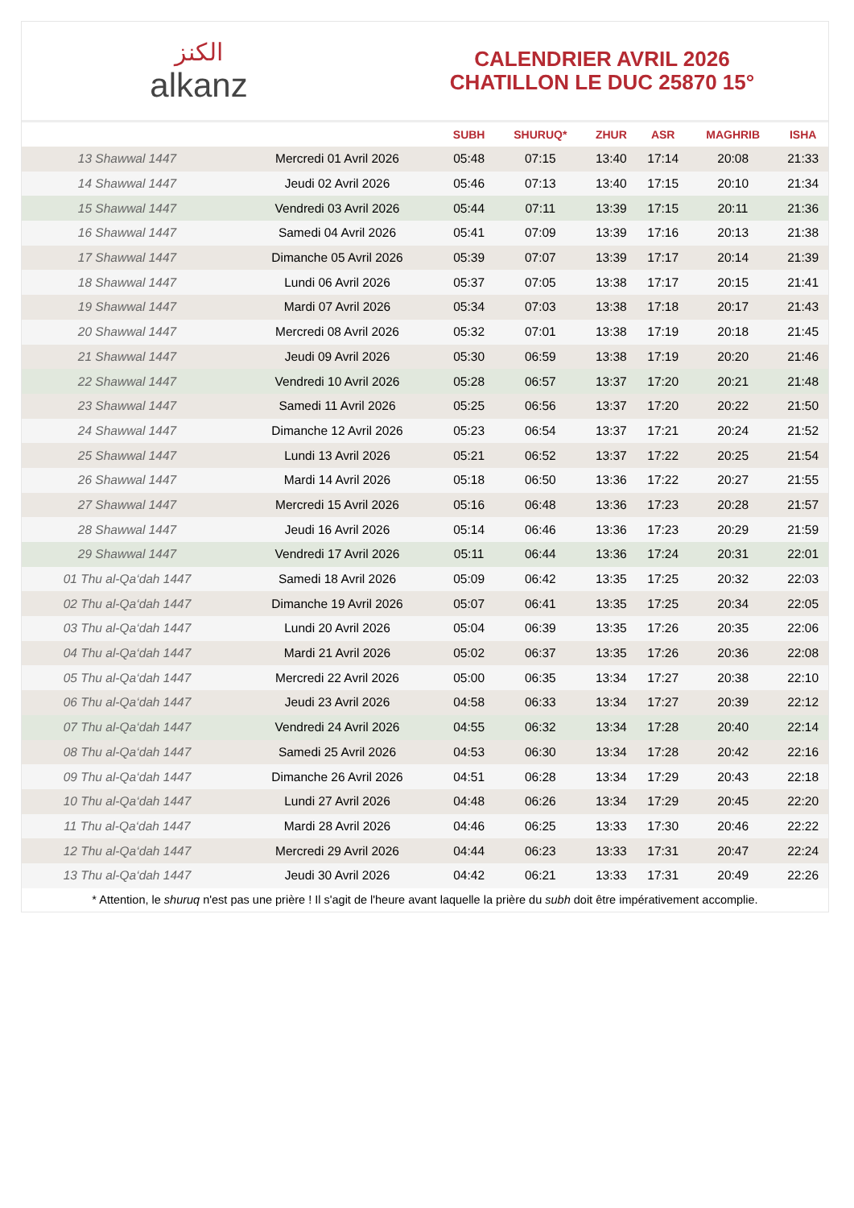ﺍﻟﻜﻨﺰ
alkanz
CALENDRIER AVRIL 2026
CHATILLON LE DUC 25870 15°
| | | SUBH | SHURUQ* | ZHUR | ASR | MAGHRIB | ISHA |
| --- | --- | --- | --- | --- | --- | --- | --- |
| 13 Shawwal 1447 | Mercredi 01 Avril 2026 | 05:48 | 07:15 | 13:40 | 17:14 | 20:08 | 21:33 |
| 14 Shawwal 1447 | Jeudi 02 Avril 2026 | 05:46 | 07:13 | 13:40 | 17:15 | 20:10 | 21:34 |
| 15 Shawwal 1447 | Vendredi 03 Avril 2026 | 05:44 | 07:11 | 13:39 | 17:15 | 20:11 | 21:36 |
| 16 Shawwal 1447 | Samedi 04 Avril 2026 | 05:41 | 07:09 | 13:39 | 17:16 | 20:13 | 21:38 |
| 17 Shawwal 1447 | Dimanche 05 Avril 2026 | 05:39 | 07:07 | 13:39 | 17:17 | 20:14 | 21:39 |
| 18 Shawwal 1447 | Lundi 06 Avril 2026 | 05:37 | 07:05 | 13:38 | 17:17 | 20:15 | 21:41 |
| 19 Shawwal 1447 | Mardi 07 Avril 2026 | 05:34 | 07:03 | 13:38 | 17:18 | 20:17 | 21:43 |
| 20 Shawwal 1447 | Mercredi 08 Avril 2026 | 05:32 | 07:01 | 13:38 | 17:19 | 20:18 | 21:45 |
| 21 Shawwal 1447 | Jeudi 09 Avril 2026 | 05:30 | 06:59 | 13:38 | 17:19 | 20:20 | 21:46 |
| 22 Shawwal 1447 | Vendredi 10 Avril 2026 | 05:28 | 06:57 | 13:37 | 17:20 | 20:21 | 21:48 |
| 23 Shawwal 1447 | Samedi 11 Avril 2026 | 05:25 | 06:56 | 13:37 | 17:20 | 20:22 | 21:50 |
| 24 Shawwal 1447 | Dimanche 12 Avril 2026 | 05:23 | 06:54 | 13:37 | 17:21 | 20:24 | 21:52 |
| 25 Shawwal 1447 | Lundi 13 Avril 2026 | 05:21 | 06:52 | 13:37 | 17:22 | 20:25 | 21:54 |
| 26 Shawwal 1447 | Mardi 14 Avril 2026 | 05:18 | 06:50 | 13:36 | 17:22 | 20:27 | 21:55 |
| 27 Shawwal 1447 | Mercredi 15 Avril 2026 | 05:16 | 06:48 | 13:36 | 17:23 | 20:28 | 21:57 |
| 28 Shawwal 1447 | Jeudi 16 Avril 2026 | 05:14 | 06:46 | 13:36 | 17:23 | 20:29 | 21:59 |
| 29 Shawwal 1447 | Vendredi 17 Avril 2026 | 05:11 | 06:44 | 13:36 | 17:24 | 20:31 | 22:01 |
| 01 Thu al-Qa‘dah 1447 | Samedi 18 Avril 2026 | 05:09 | 06:42 | 13:35 | 17:25 | 20:32 | 22:03 |
| 02 Thu al-Qa‘dah 1447 | Dimanche 19 Avril 2026 | 05:07 | 06:41 | 13:35 | 17:25 | 20:34 | 22:05 |
| 03 Thu al-Qa‘dah 1447 | Lundi 20 Avril 2026 | 05:04 | 06:39 | 13:35 | 17:26 | 20:35 | 22:06 |
| 04 Thu al-Qa‘dah 1447 | Mardi 21 Avril 2026 | 05:02 | 06:37 | 13:35 | 17:26 | 20:36 | 22:08 |
| 05 Thu al-Qa‘dah 1447 | Mercredi 22 Avril 2026 | 05:00 | 06:35 | 13:34 | 17:27 | 20:38 | 22:10 |
| 06 Thu al-Qa‘dah 1447 | Jeudi 23 Avril 2026 | 04:58 | 06:33 | 13:34 | 17:27 | 20:39 | 22:12 |
| 07 Thu al-Qa‘dah 1447 | Vendredi 24 Avril 2026 | 04:55 | 06:32 | 13:34 | 17:28 | 20:40 | 22:14 |
| 08 Thu al-Qa‘dah 1447 | Samedi 25 Avril 2026 | 04:53 | 06:30 | 13:34 | 17:28 | 20:42 | 22:16 |
| 09 Thu al-Qa‘dah 1447 | Dimanche 26 Avril 2026 | 04:51 | 06:28 | 13:34 | 17:29 | 20:43 | 22:18 |
| 10 Thu al-Qa‘dah 1447 | Lundi 27 Avril 2026 | 04:48 | 06:26 | 13:34 | 17:29 | 20:45 | 22:20 |
| 11 Thu al-Qa‘dah 1447 | Mardi 28 Avril 2026 | 04:46 | 06:25 | 13:33 | 17:30 | 20:46 | 22:22 |
| 12 Thu al-Qa‘dah 1447 | Mercredi 29 Avril 2026 | 04:44 | 06:23 | 13:33 | 17:31 | 20:47 | 22:24 |
| 13 Thu al-Qa‘dah 1447 | Jeudi 30 Avril 2026 | 04:42 | 06:21 | 13:33 | 17:31 | 20:49 | 22:26 |
* Attention, le shuruq n'est pas une prière ! Il s'agit de l'heure avant laquelle la prière du subh doit être impérativement accomplie.